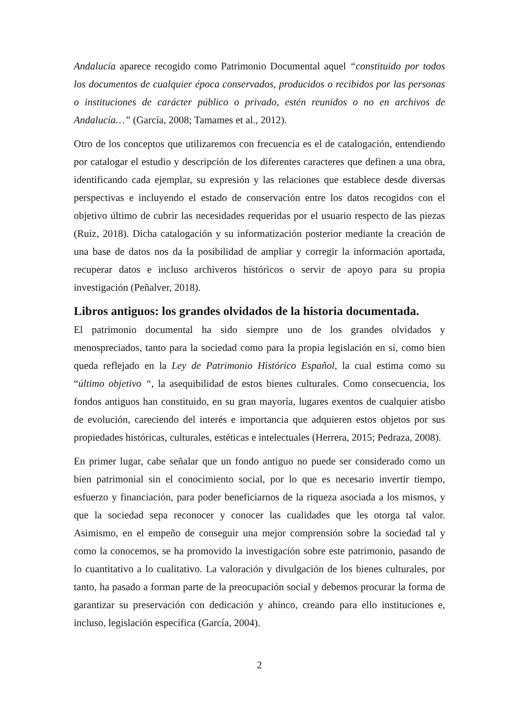Andalucía aparece recogido como Patrimonio Documental aquel “constituido por todos los documentos de cualquier época conservados, producidos o recibidos por las personas o instituciones de carácter público o privado, estén reunidos o no en archivos de Andalucía…” (García, 2008; Tamames et al., 2012).
Otro de los conceptos que utilizaremos con frecuencia es el de catalogación, entendiendo por catalogar el estudio y descripción de los diferentes caracteres que definen a una obra, identificando cada ejemplar, su expresión y las relaciones que establece desde diversas perspectivas e incluyendo el estado de conservación entre los datos recogidos con el objetivo último de cubrir las necesidades requeridas por el usuario respecto de las piezas (Ruíz, 2018). Dicha catalogación y su informatización posterior mediante la creación de una base de datos nos da la posibilidad de ampliar y corregir la información aportada, recuperar datos e incluso archiveros históricos o servir de apoyo para su propia investigación (Peñalver, 2018).
Libros antiguos: los grandes olvidados de la historia documentada.
El patrimonio documental ha sido siempre uno de los grandes olvidados y menospreciados, tanto para la sociedad como para la propia legislación en sí, como bien queda reflejado en la Ley de Patrimonio Histórico Español, la cual estima como su “último objetivo “, la asequibilidad de estos bienes culturales. Como consecuencia, los fondos antiguos han constituido, en su gran mayoría, lugares exentos de cualquier atisbo de evolución, careciendo del interés e importancia que adquieren estos objetos por sus propiedades históricas, culturales, estéticas e intelectuales (Herrera, 2015; Pedraza, 2008).
En primer lugar, cabe señalar que un fondo antiguo no puede ser considerado como un bien patrimonial sin el conocimiento social, por lo que es necesario invertir tiempo, esfuerzo y financiación, para poder beneficiarnos de la riqueza asociada a los mismos, y que la sociedad sepa reconocer y conocer las cualidades que les otorga tal valor. Asimismo, en el empeño de conseguir una mejor comprensión sobre la sociedad tal y como la conocemos, se ha promovido la investigación sobre este patrimonio, pasando de lo cuantitativo a lo cualitativo. La valoración y divulgación de los bienes culturales, por tanto, ha pasado a forman parte de la preocupación social y debemos procurar la forma de garantizar su preservación con dedicación y ahínco, creando para ello instituciones e, incluso, legislación específica (García, 2004).
2